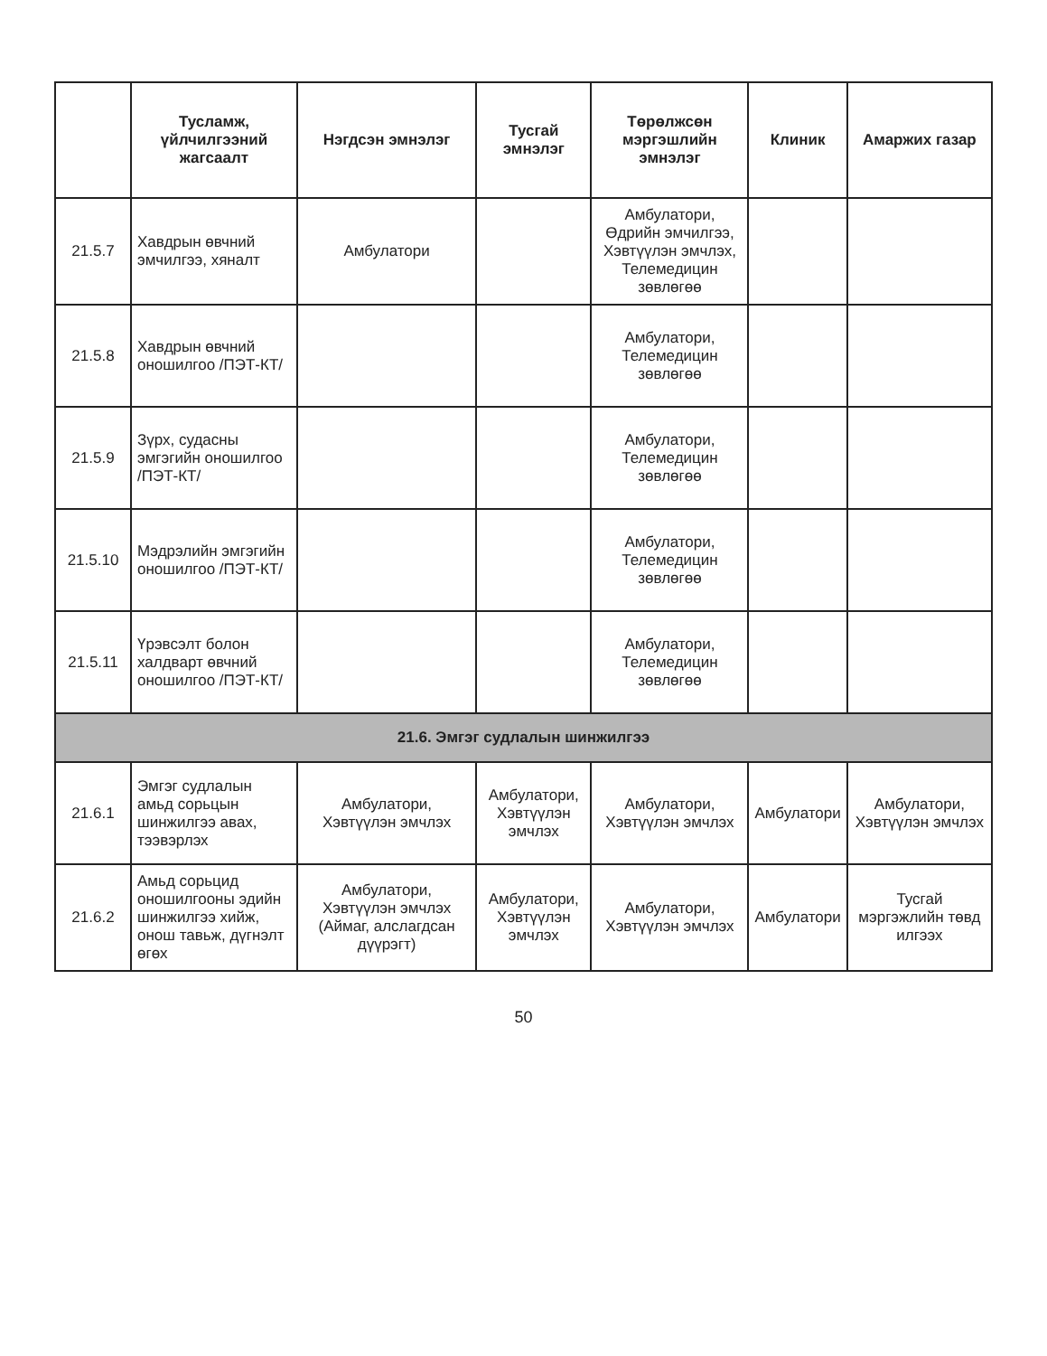| | Тусламж, үйлчилгээний жагсаалт | Нэгдсэн эмнэлэг | Тусгай эмнэлэг | Төрөлжсөн мэргэшлийн эмнэлэг | Клиник | Амаржих газар |
| --- | --- | --- | --- | --- | --- | --- |
| 21.5.7 | Хавдрын өвчний эмчилгээ, хяналт | Амбулатори | | Амбулатори, Өдрийн эмчилгээ, Хэвтүүлэн эмчлэх, Телемедицин зөвлөгөө | | |
| 21.5.8 | Хавдрын өвчний оношилгоо /ПЭТ-КТ/ | | | Амбулатори, Телемедицин зөвлөгөө | | |
| 21.5.9 | Зүрх, судасны эмгэгийн оношилгоо /ПЭТ-КТ/ | | | Амбулатори, Телемедицин зөвлөгөө | | |
| 21.5.10 | Мэдрэлийн эмгэгийн оношилгоо /ПЭТ-КТ/ | | | Амбулатори, Телемедицин зөвлөгөө | | |
| 21.5.11 | Үрэвсэлт болон халдварт өвчний оношилгоо /ПЭТ-КТ/ | | | Амбулатори, Телемедицин зөвлөгөө | | |
| 21.6. Эмгэг судлалын шинжилгээ | | | | | | |
| 21.6.1 | Эмгэг судлалын амьд сорьцын шинжилгээ авах, тээвэрлэх | Амбулатори, Хэвтүүлэн эмчлэх | Амбулатори, Хэвтүүлэн эмчлэх | Амбулатори, Хэвтүүлэн эмчлэх | Амбулатори | Амбулатори, Хэвтүүлэн эмчлэх |
| 21.6.2 | Амьд сорьцид оношилгооны эдийн шинжилгээ хийж, онош тавьж, дүгнэлт өгөх | Амбулатори, Хэвтүүлэн эмчлэх (Аймаг, алслагдсан дүүрэгт) | Амбулатори, Хэвтүүлэн эмчлэх | Амбулатори, Хэвтүүлэн эмчлэх | Амбулатори | Тусгай мэргэжлийн төвд илгээх |
50